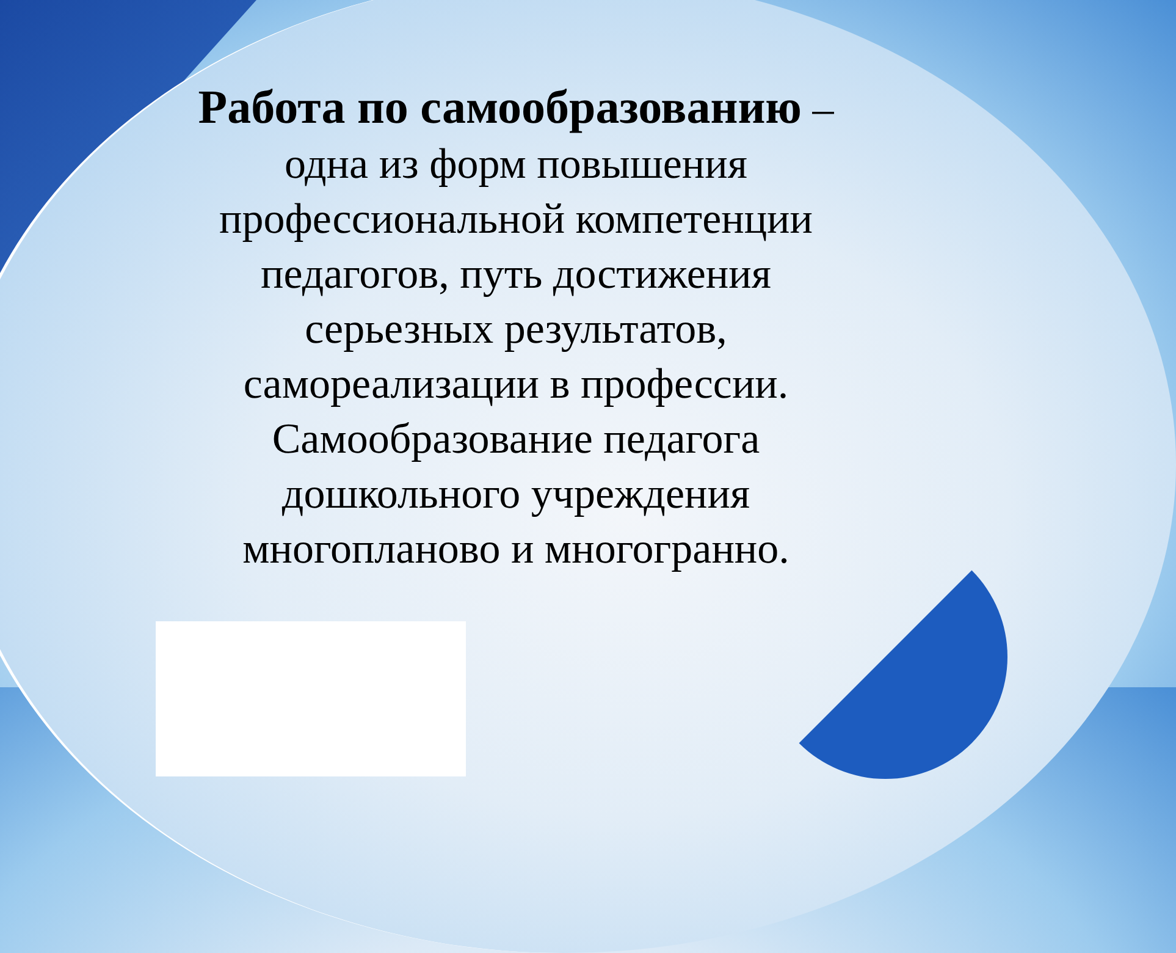Работа по самообразованию – одна из форм повышения профессиональной компетенции педагогов, путь достижения серьезных результатов, самореализации в профессии. Самообразование педагога дошкольного учреждения многопланово и многогранно.